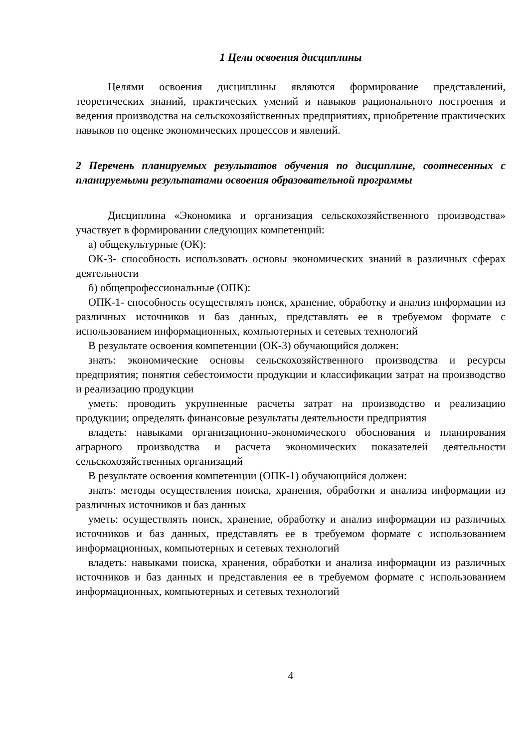1 Цели освоения дисциплины
Целями освоения дисциплины являются формирование представлений, теоретических знаний, практических умений и навыков рационального построения и ведения производства на сельскохозяйственных предприятиях, приобретение практических навыков по оценке экономических процессов и явлений.
2 Перечень планируемых результатов обучения по дисциплине, соотнесенных с планируемыми результатами освоения образовательной программы
Дисциплина «Экономика и организация сельскохозяйственного производства» участвует в формировании следующих компетенций:
а) общекультурные (ОК):
ОК-3- способность использовать основы экономических знаний в различных сферах деятельности
б) общепрофессиональные (ОПК):
ОПК-1- способность осуществлять поиск, хранение, обработку и анализ информации из различных источников и баз данных, представлять ее в требуемом формате с использованием информационных, компьютерных и сетевых технологий
В результате освоения компетенции (ОК-3) обучающийся должен:
знать: экономические основы сельскохозяйственного производства и ресурсы предприятия; понятия себестоимости продукции и классификации затрат на производство и реализацию продукции
уметь: проводить укрупненные расчеты затрат на производство и реализацию продукции; определять финансовые результаты деятельности предприятия
владеть: навыками организационно-экономического обоснования и планирования аграрного производства и расчета экономических показателей деятельности сельскохозяйственных организаций
В результате освоения компетенции (ОПК-1) обучающийся должен:
знать: методы осуществления поиска, хранения, обработки и анализа информации из различных источников и баз данных
уметь: осуществлять поиск, хранение, обработку и анализ информации из различных источников и баз данных, представлять ее в требуемом формате с использованием информационных, компьютерных и сетевых технологий
владеть: навыками поиска, хранения, обработки и анализа информации из различных источников и баз данных и представления ее в требуемом формате с использованием информационных, компьютерных и сетевых технологий
4